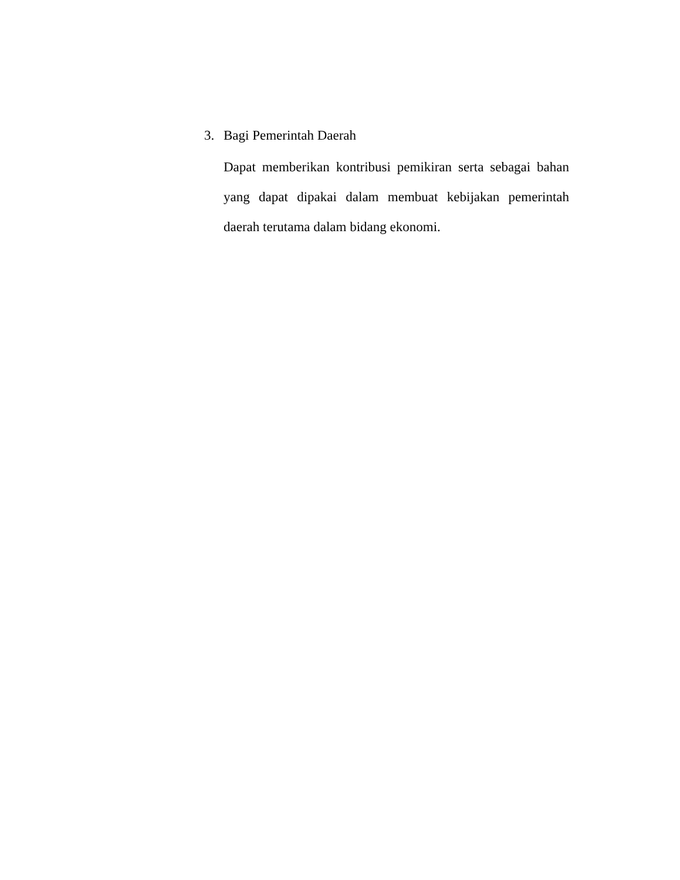3. Bagi Pemerintah Daerah
Dapat memberikan kontribusi pemikiran serta sebagai bahan yang dapat dipakai dalam membuat kebijakan pemerintah daerah terutama dalam bidang ekonomi.